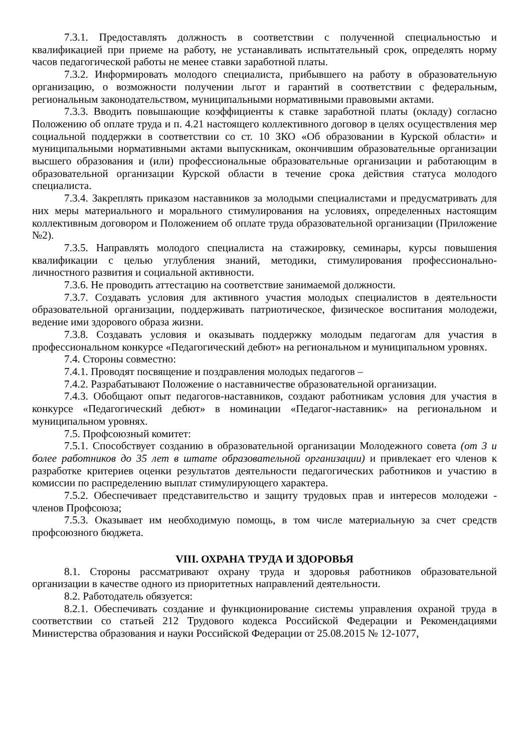7.3.1. Предоставлять должность в соответствии с полученной специальностью и квалификацией при приеме на работу, не устанавливать испытательный срок, определять норму часов педагогической работы не менее ставки заработной платы.
7.3.2. Информировать молодого специалиста, прибывшего на работу в образовательную организацию, о возможности получении льгот и гарантий в соответствии с федеральным, региональным законодательством, муниципальными нормативными правовыми актами.
7.3.3. Вводить повышающие коэффициенты к ставке заработной платы (окладу) согласно Положению об оплате труда и п. 4.21 настоящего коллективного договор в целях осуществления мер социальной поддержки в соответствии со ст. 10 ЗКО «Об образовании в Курской области» и муниципальными нормативными актами выпускникам, окончившим образовательные организации высшего образования и (или) профессиональные образовательные организации и работающим в образовательной организации Курской области в течение срока действия статуса молодого специалиста.
7.3.4. Закреплять приказом наставников за молодыми специалистами и предусматривать для них меры материального и морального стимулирования на условиях, определенных настоящим коллективным договором и Положением об оплате труда образовательной организации (Приложение №2).
7.3.5. Направлять молодого специалиста на стажировку, семинары, курсы повышения квалификации с целью углубления знаний, методики, стимулирования профессионально-личностного развития и социальной активности.
7.3.6. Не проводить аттестацию на соответствие занимаемой должности.
7.3.7. Создавать условия для активного участия молодых специалистов в деятельности образовательной организации, поддерживать патриотическое, физическое воспитания молодежи, ведение ими здорового образа жизни.
7.3.8. Создавать условия и оказывать поддержку молодым педагогам для участия в профессиональном конкурсе «Педагогический дебют» на региональном и муниципальном уровнях.
7.4. Стороны совместно:
7.4.1. Проводят посвящение и поздравления молодых педагогов –
7.4.2. Разрабатывают Положение о наставничестве образовательной организации.
7.4.3. Обобщают опыт педагогов-наставников, создают работникам условия для участия в конкурсе «Педагогический дебют» в номинации «Педагог-наставник» на региональном и муниципальном уровнях.
7.5. Профсоюзный комитет:
7.5.1. Способствует созданию в образовательной организации Молодежного совета (от 3 и более работников до 35 лет в штате образовательной организации) и привлекает его членов к разработке критериев оценки результатов деятельности педагогических работников и участию в комиссии по распределению выплат стимулирующего характера.
7.5.2. Обеспечивает представительство и защиту трудовых прав и интересов молодежи - членов Профсоюза;
7.5.3. Оказывает им необходимую помощь, в том числе материальную за счет средств профсоюзного бюджета.
VIII. ОХРАНА ТРУДА И ЗДОРОВЬЯ
8.1. Стороны рассматривают охрану труда и здоровья работников образовательной организации в качестве одного из приоритетных направлений деятельности.
8.2. Работодатель обязуется:
8.2.1. Обеспечивать создание и функционирование системы управления охраной труда в соответствии со статьей 212 Трудового кодекса Российской Федерации и Рекомендациями Министерства образования и науки Российской Федерации от 25.08.2015 № 12-1077,